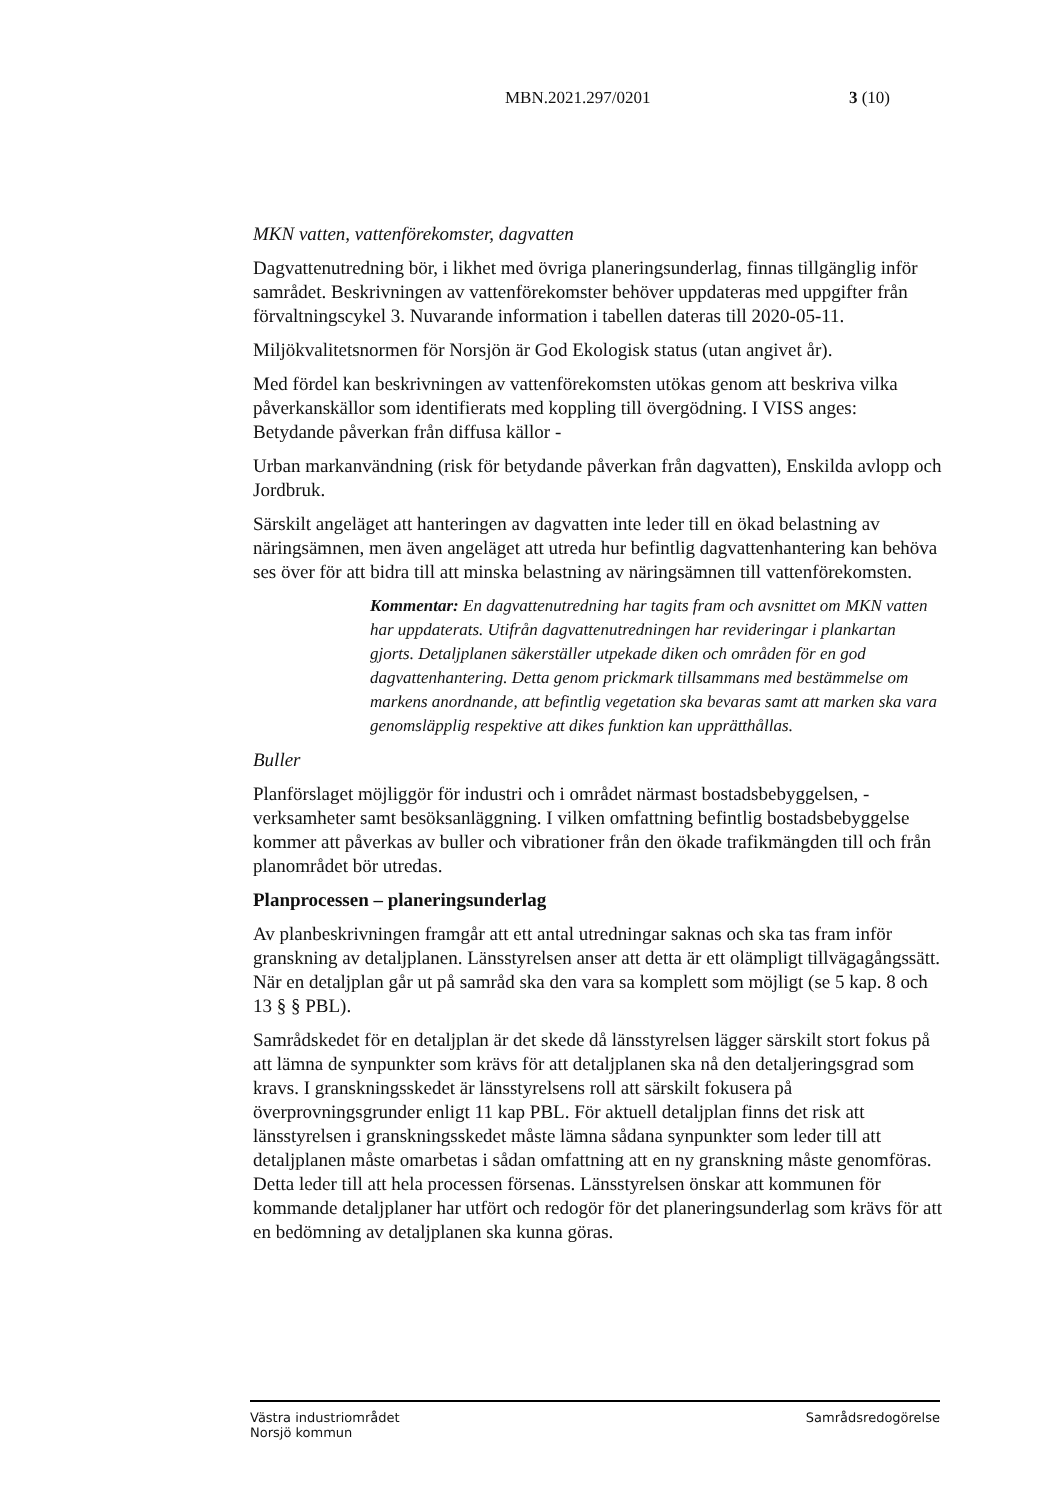MBN.2021.297/0201 3 (10)
MKN vatten, vattenförekomster, dagvatten
Dagvattenutredning bör, i likhet med övriga planeringsunderlag, finnas tillgänglig inför samrådet. Beskrivningen av vattenförekomster behöver uppdateras med uppgifter från förvaltningscykel 3. Nuvarande information i tabellen dateras till 2020-05-11.
Miljökvalitetsnormen för Norsjön är God Ekologisk status (utan angivet år).
Med fördel kan beskrivningen av vattenförekomsten utökas genom att beskriva vilka påverkanskällor som identifierats med koppling till övergödning. I VISS anges: Betydande påverkan från diffusa källor -
Urban markanvändning (risk för betydande påverkan från dagvatten), Enskilda avlopp och Jordbruk.
Särskilt angeläget att hanteringen av dagvatten inte leder till en ökad belastning av näringsämnen, men även angeläget att utreda hur befintlig dagvattenhantering kan behöva ses över för att bidra till att minska belastning av näringsämnen till vattenförekomsten.
Kommentar: En dagvattenutredning har tagits fram och avsnittet om MKN vatten har uppdaterats. Utifrån dagvattenutredningen har revideringar i plankartan gjorts. Detaljplanen säkerställer utpekade diken och områden för en god dagvattenhantering. Detta genom prickmark tillsammans med bestämmelse om markens anordnande, att befintlig vegetation ska bevaras samt att marken ska vara genomsläpplig respektive att dikes funktion kan upprätthållas.
Buller
Planförslaget möjliggör för industri och i området närmast bostadsbebyggelsen, -verksamheter samt besöksanläggning. I vilken omfattning befintlig bostadsbebyggelse kommer att påverkas av buller och vibrationer från den ökade trafikmängden till och från planområdet bör utredas.
Planprocessen – planeringsunderlag
Av planbeskrivningen framgår att ett antal utredningar saknas och ska tas fram inför granskning av detaljplanen. Länsstyrelsen anser att detta är ett olämpligt tillvägagångssätt. När en detaljplan går ut på samråd ska den vara sa komplett som möjligt (se 5 kap. 8 och 13 § § PBL).
Samrådskedet för en detaljplan är det skede då länsstyrelsen lägger särskilt stort fokus på att lämna de synpunkter som krävs för att detaljplanen ska nå den detaljeringsgrad som kravs. I granskningsskedet är länsstyrelsens roll att särskilt fokusera på överprovningsgrunder enligt 11 kap PBL. För aktuell detaljplan finns det risk att länsstyrelsen i granskningsskedet måste lämna sådana synpunkter som leder till att detaljplanen måste omarbetas i sådan omfattning att en ny granskning måste genomföras. Detta leder till att hela processen försenas. Länsstyrelsen önskar att kommunen för kommande detaljplaner har utfört och redogör för det planeringsunderlag som krävs för att en bedömning av detaljplanen ska kunna göras.
Västra industriområdet
Norsjö kommun
Samrådsredogörelse